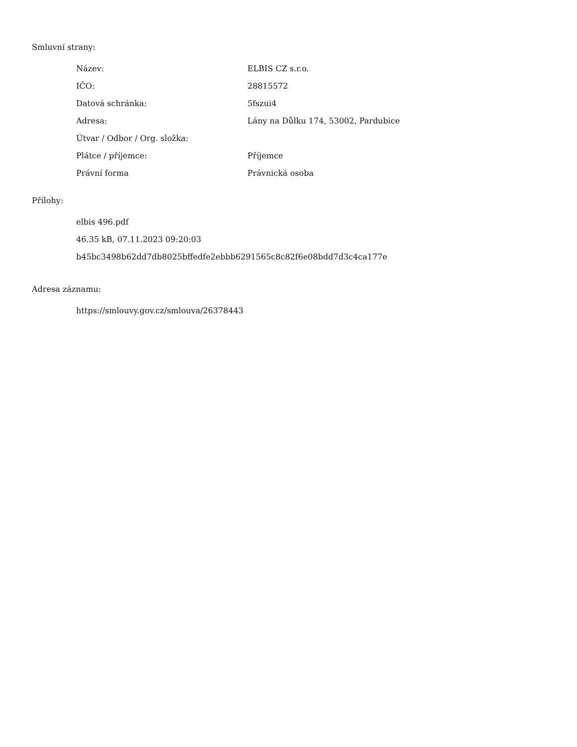Smluvní strany:
| Název: | ELBIS CZ s.r.o. |
| IČO: | 28815572 |
| Datová schránka: | 5fszui4 |
| Adresa: | Lány na Důlku 174, 53002, Pardubice |
| Útvar / Odbor / Org. složka: | |
| Plátce / příjemce: | Příjemce |
| Právní forma | Právnická osoba |
Přílohy:
elbis 496.pdf
46.35 kB, 07.11.2023 09:20:03
b45bc3498b62dd7db8025bffedfe2ebbb6291565c8c82f6e08bdd7d3c4ca177e
Adresa záznamu:
https://smlouvy.gov.cz/smlouva/26378443